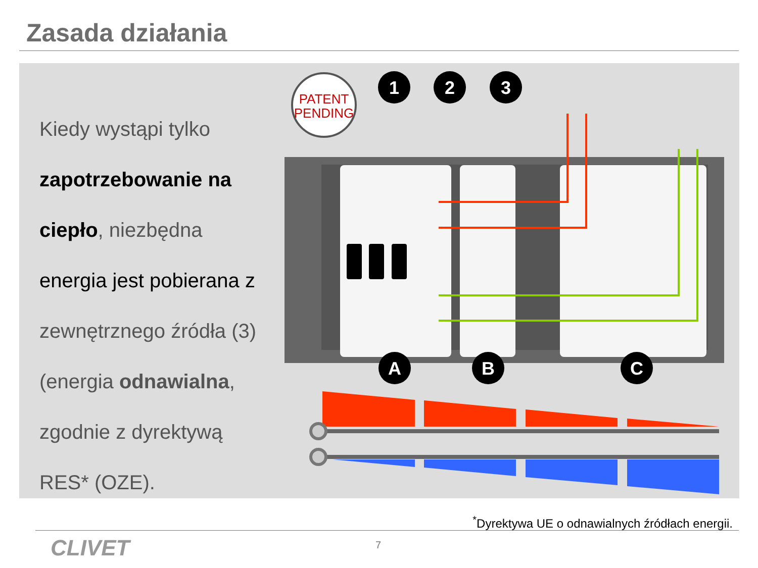Zasada działania
Kiedy wystąpi tylko
zapotrzebowanie na
ciepło, niezbędna
energia jest pobierana z
zewnętrznego źródła (3)
(energia odnawialna,
zgodnie z dyrektywą
RES* (OZE).
PATENT
PENDING
1
2
3
A
B
C
<sup>*</sup> Dyrektywa UE o odnawialnych źródłach energii.
CLIVET 7